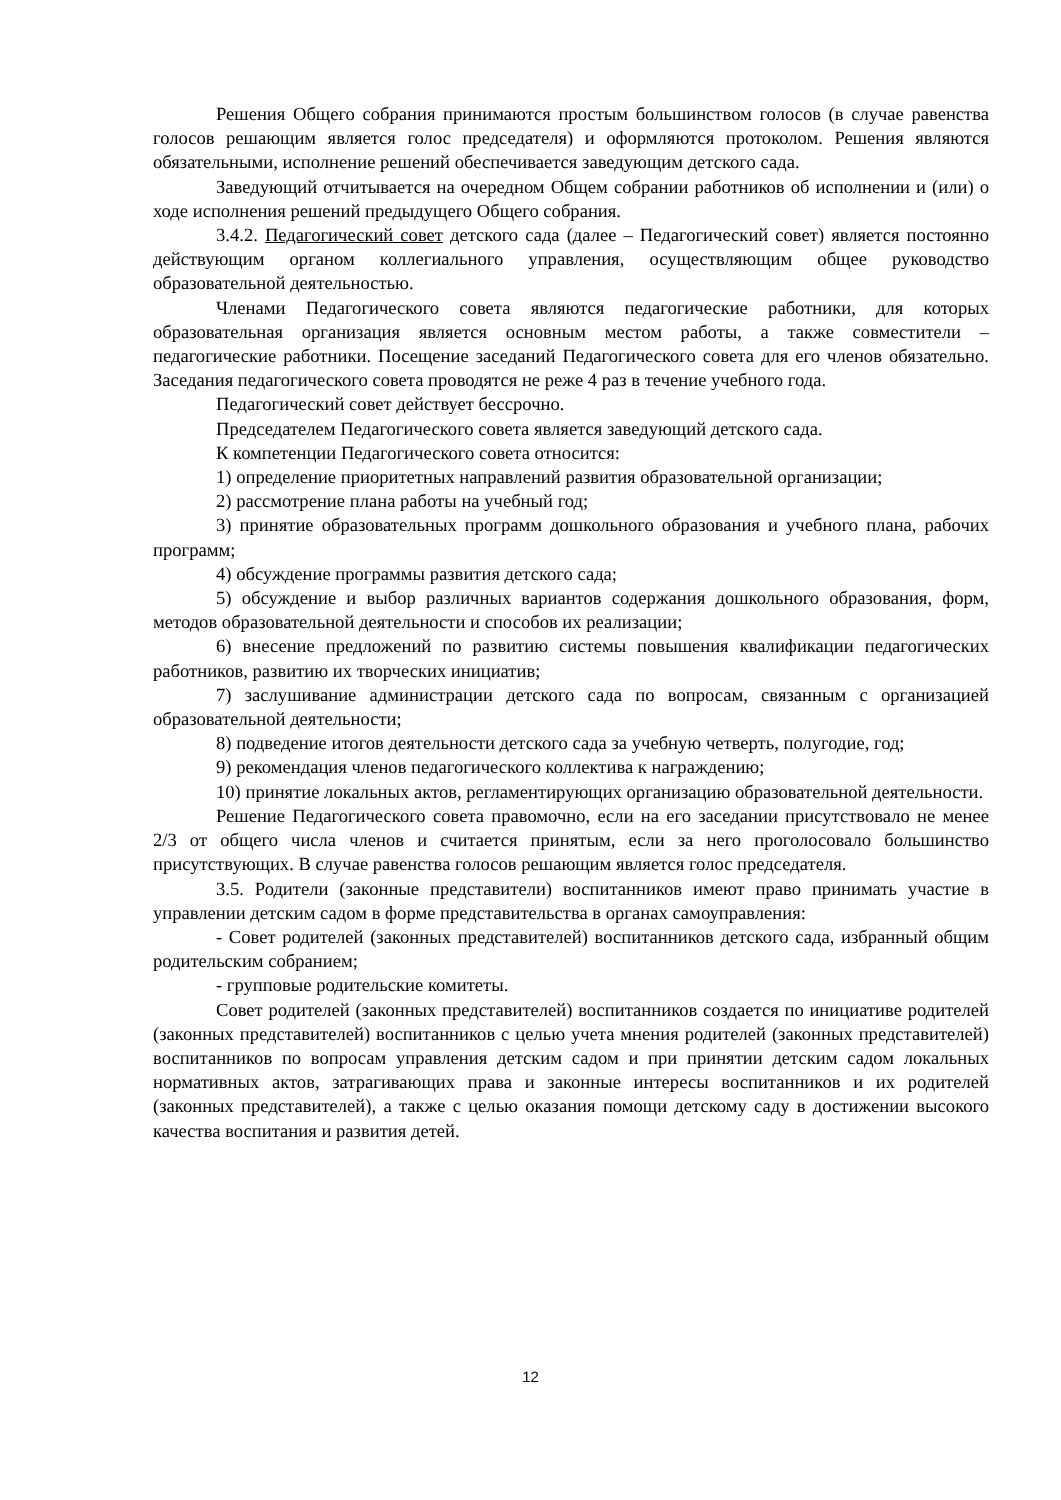Решения Общего собрания принимаются простым большинством голосов (в случае равенства голосов решающим является голос председателя) и оформляются протоколом. Решения являются обязательными, исполнение решений обеспечивается заведующим детского сада.
Заведующий отчитывается на очередном Общем собрании работников об исполнении и (или) о ходе исполнения решений предыдущего Общего собрания.
3.4.2. Педагогический совет детского сада (далее – Педагогический совет) является постоянно действующим органом коллегиального управления, осуществляющим общее руководство образовательной деятельностью.
Членами Педагогического совета являются педагогические работники, для которых образовательная организация является основным местом работы, а также совместители – педагогические работники. Посещение заседаний Педагогического совета для его членов обязательно. Заседания педагогического совета проводятся не реже 4 раз в течение учебного года.
Педагогический совет действует бессрочно.
Председателем Педагогического совета является заведующий детского сада.
К компетенции Педагогического совета относится:
1) определение приоритетных направлений развития образовательной организации;
2) рассмотрение плана работы на учебный год;
3) принятие образовательных программ дошкольного образования и учебного плана, рабочих программ;
4) обсуждение программы развития детского сада;
5) обсуждение и выбор различных вариантов содержания дошкольного образования, форм, методов образовательной деятельности и способов их реализации;
6) внесение предложений по развитию системы повышения квалификации педагогических работников, развитию их творческих инициатив;
7) заслушивание администрации детского сада по вопросам, связанным с организацией образовательной деятельности;
8) подведение итогов деятельности детского сада за учебную четверть, полугодие, год;
9) рекомендация членов педагогического коллектива к награждению;
10) принятие локальных актов, регламентирующих организацию образовательной деятельности.
Решение Педагогического совета правомочно, если на его заседании присутствовало не менее 2/3 от общего числа членов и считается принятым, если за него проголосовало большинство присутствующих. В случае равенства голосов решающим является голос председателя.
3.5. Родители (законные представители) воспитанников имеют право принимать участие в управлении детским садом в форме представительства в органах самоуправления:
- Совет родителей (законных представителей) воспитанников детского сада, избранный общим родительским собранием;
- групповые родительские комитеты.
Совет родителей (законных представителей) воспитанников создается по инициативе родителей (законных представителей) воспитанников с целью учета мнения родителей (законных представителей) воспитанников по вопросам управления детским садом и при принятии детским садом локальных нормативных актов, затрагивающих права и законные интересы воспитанников и их родителей (законных представителей), а также с целью оказания помощи детскому саду в достижении высокого качества воспитания и развития детей.
12